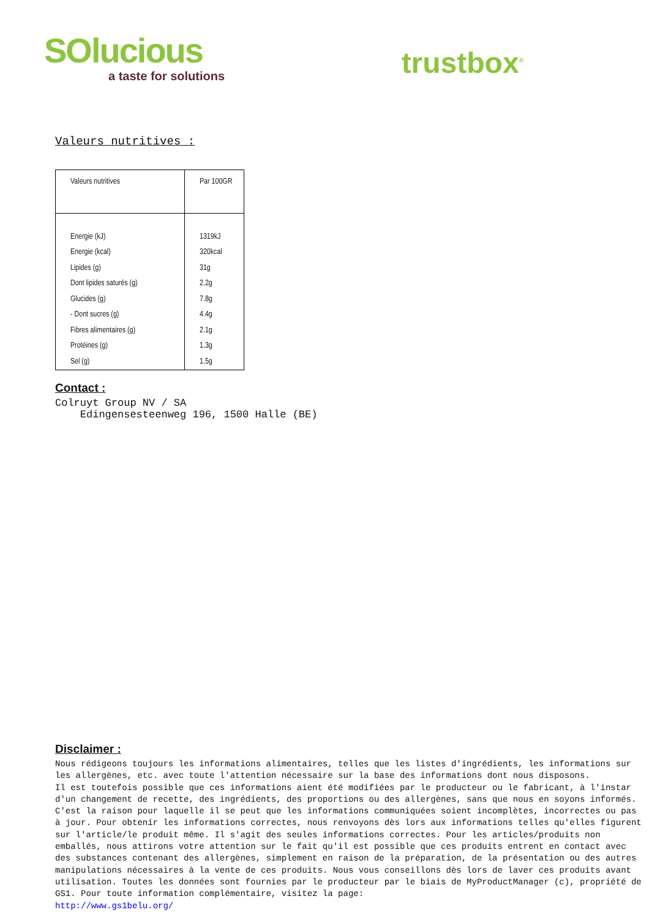SOlucious
a taste for solutions
trustbox<sup>®</sup>
Valeurs nutritives :
| Valeurs nutritives | Par 100GR |
| Energie (kJ) | 1319kJ |
| Energie (kcal) | 320kcal |
| Lipides (g) | 31g |
| Dont lipides saturés (g) | 2.2g |
| Glucides (g) | 7.8g |
| - Dont sucres (g) | 4.4g |
| Fibres alimentaires (g) | 2.1g |
| Protéines (g) | 1.3g |
| Sel (g) | 1.5g |
Contact :
Colruyt Group NV / SA
Edingensesteenweg 196, 1500 Halle (BE)
Disclaimer :
Nous rédigeons toujours les informations alimentaires, telles que les listes d'ingrédients, les informations sur les allergènes, etc. avec toute l'attention nécessaire sur la base des informations dont nous disposons.
Il est toutefois possible que ces informations aient été modifiées par le producteur ou le fabricant, à l'instar d'un changement de recette, des ingrédients, des proportions ou des allergènes, sans que nous en soyons informés. C'est la raison pour laquelle il se peut que les informations communiquées soient incomplètes, incorrectes ou pas à jour. Pour obtenir les informations correctes, nous renvoyons dès lors aux informations telles qu'elles figurent sur l'article/le produit même. Il s'agit des seules informations correctes. Pour les articles/produits non emballés, nous attirons votre attention sur le fait qu'il est possible que ces produits entrent en contact avec des substances contenant des allergènes, simplement en raison de la préparation, de la présentation ou des autres manipulations nécessaires à la vente de ces produits. Nous vous conseillons dès lors de laver ces produits avant utilisation. Toutes les données sont fournies par le producteur par le biais de MyProductManager (c), propriété de GS1. Pour toute information complémentaire, visitez la page:
http://www.gs1belu.org/